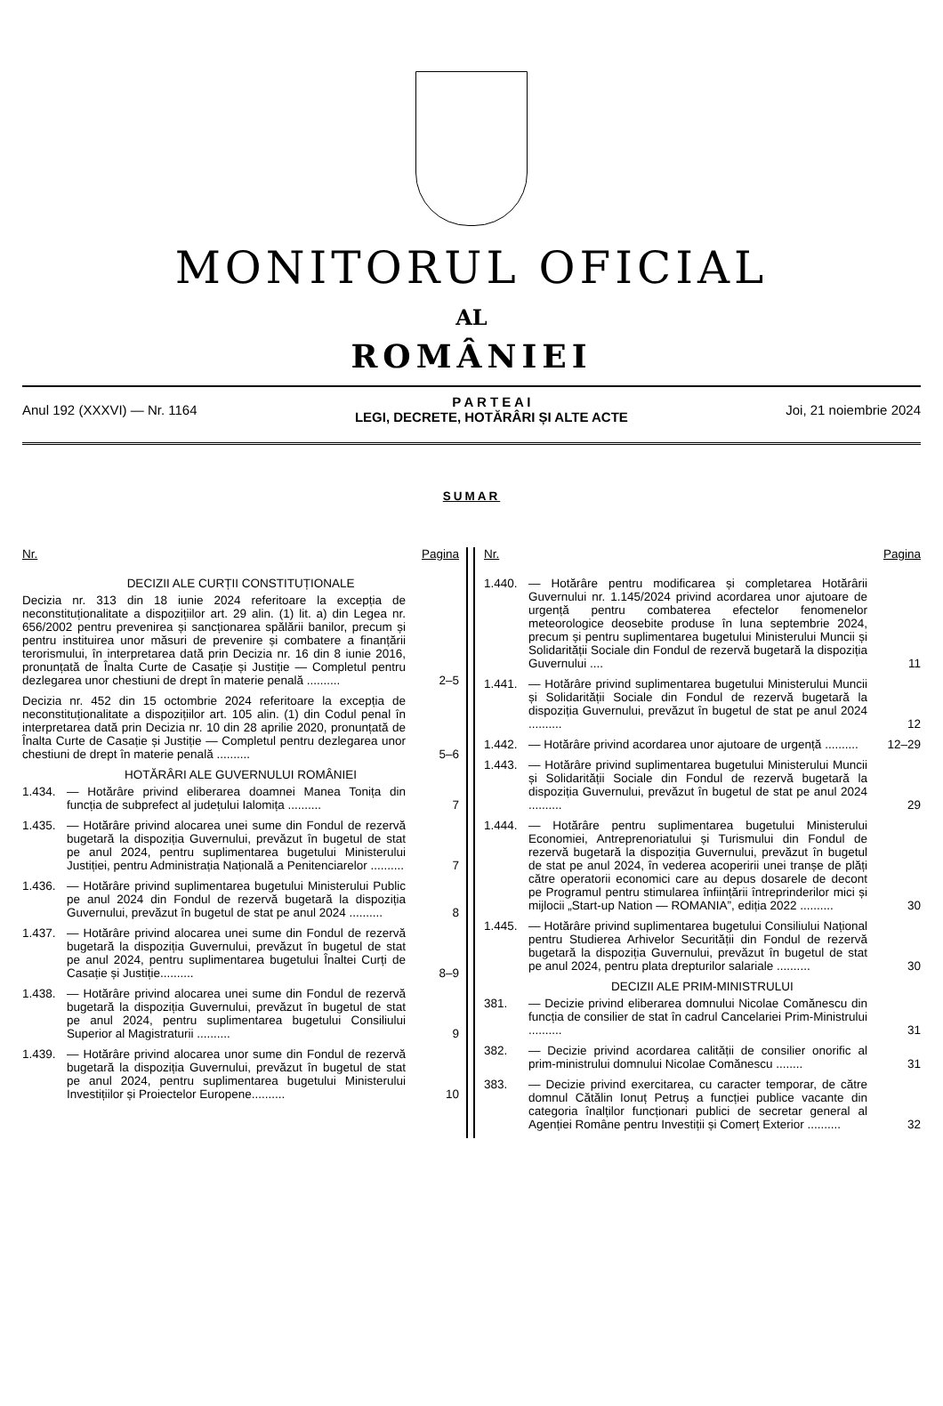MONITORUL OFICIAL
AL
ROMÂNIEI
Anul 192 (XXXVI) — Nr. 1164
P A R T E A I
LEGI, DECRETE, HOTĂRÂRI ȘI ALTE ACTE
Joi, 21 noiembrie 2024
SUMAR
Nr. Pagina
DECIZII ALE CURȚII CONSTITUȚIONALE
Decizia nr. 313 din 18 iunie 2024 referitoare la excepția de neconstituționalitate a dispozițiilor art. 29 alin. (1) lit. a) din Legea nr. 656/2002 pentru prevenirea și sancționarea spălării banilor, precum și pentru instituirea unor măsuri de prevenire și combatere a finanțării terorismului, în interpretarea dată prin Decizia nr. 16 din 8 iunie 2016, pronunțată de Înalta Curte de Casație și Justiție — Completul pentru dezlegarea unor chestiuni de drept în materie penală ..........
2–5
Decizia nr. 452 din 15 octombrie 2024 referitoare la excepția de neconstituționalitate a dispozițiilor art. 105 alin. (1) din Codul penal în interpretarea dată prin Decizia nr. 10 din 28 aprilie 2020, pronunțată de Înalta Curte de Casație și Justiție — Completul pentru dezlegarea unor chestiuni de drept în materie penală ..........
5–6
HOTĂRÂRI ALE GUVERNULUI ROMÂNIEI
1.434.
— Hotărâre privind eliberarea doamnei Manea Tonița din funcția de subprefect al județului Ialomița ..........
7
1.435.
— Hotărâre privind alocarea unei sume din Fondul de rezervă bugetară la dispoziția Guvernului, prevăzut în bugetul de stat pe anul 2024, pentru suplimentarea bugetului Ministerului Justiției, pentru Administrația Națională a Penitenciarelor ..........
7
1.436.
— Hotărâre privind suplimentarea bugetului Ministerului Public pe anul 2024 din Fondul de rezervă bugetară la dispoziția Guvernului, prevăzut în bugetul de stat pe anul 2024 ..........
8
1.437.
— Hotărâre privind alocarea unei sume din Fondul de rezervă bugetară la dispoziția Guvernului, prevăzut în bugetul de stat pe anul 2024, pentru suplimentarea bugetului Înaltei Curți de Casație și Justiție..........
8–9
1.438.
— Hotărâre privind alocarea unei sume din Fondul de rezervă bugetară la dispoziția Guvernului, prevăzut în bugetul de stat pe anul 2024, pentru suplimentarea bugetului Consiliului Superior al Magistraturii ..........
9
1.439.
— Hotărâre privind alocarea unor sume din Fondul de rezervă bugetară la dispoziția Guvernului, prevăzut în bugetul de stat pe anul 2024, pentru suplimentarea bugetului Ministerului Investițiilor și Proiectelor Europene..........
10
Nr. Pagina
1.440.
— Hotărâre pentru modificarea și completarea Hotărârii Guvernului nr. 1.145/2024 privind acordarea unor ajutoare de urgență pentru combaterea efectelor fenomenelor meteorologice deosebite produse în luna septembrie 2024, precum și pentru suplimentarea bugetului Ministerului Muncii și Solidarității Sociale din Fondul de rezervă bugetară la dispoziția Guvernului ....
11
1.441.
— Hotărâre privind suplimentarea bugetului Ministerului Muncii și Solidarității Sociale din Fondul de rezervă bugetară la dispoziția Guvernului, prevăzut în bugetul de stat pe anul 2024 ..........
12
1.442.
— Hotărâre privind acordarea unor ajutoare de urgență ..........
12–29
1.443.
— Hotărâre privind suplimentarea bugetului Ministerului Muncii și Solidarității Sociale din Fondul de rezervă bugetară la dispoziția Guvernului, prevăzut în bugetul de stat pe anul 2024 ..........
29
1.444.
— Hotărâre pentru suplimentarea bugetului Ministerului Economiei, Antreprenoriatului și Turismului din Fondul de rezervă bugetară la dispoziția Guvernului, prevăzut în bugetul de stat pe anul 2024, în vederea acoperirii unei tranșe de plăți către operatorii economici care au depus dosarele de decont pe Programul pentru stimularea înființării întreprinderilor mici și mijlocii „Start-up Nation — ROMANIA”, ediția 2022 ..........
30
1.445.
— Hotărâre privind suplimentarea bugetului Consiliului Național pentru Studierea Arhivelor Securității din Fondul de rezervă bugetară la dispoziția Guvernului, prevăzut în bugetul de stat pe anul 2024, pentru plata drepturilor salariale ..........
30
DECIZII ALE PRIM-MINISTRULUI
381.
— Decizie privind eliberarea domnului Nicolae Comănescu din funcția de consilier de stat în cadrul Cancelariei Prim-Ministrului ..........
31
382.
— Decizie privind acordarea calității de consilier onorific al prim-ministrului domnului Nicolae Comănescu ........
31
383.
— Decizie privind exercitarea, cu caracter temporar, de către domnul Cătălin Ionuț Petruș a funcției publice vacante din categoria înalților funcționari publici de secretar general al Agenției Române pentru Investiții și Comerț Exterior ..........
32